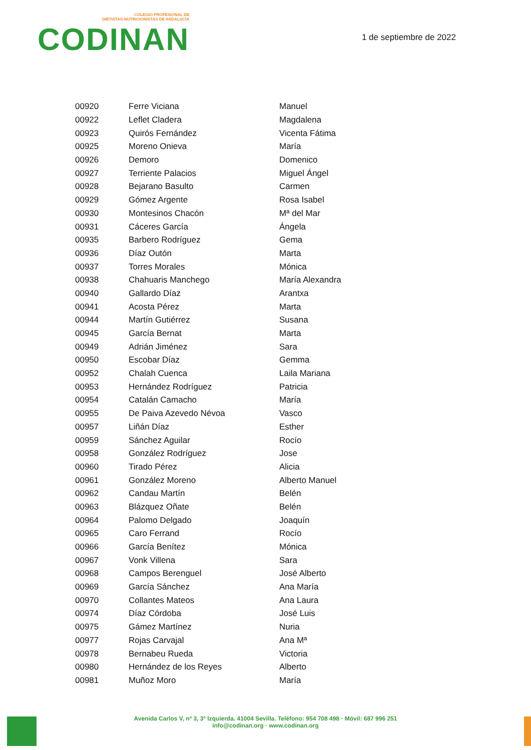COLEGIO PROFESIONAL DE
DIETISTAS-NUTRICIONISTAS DE ANDALUCÍA
CODINAN
1 de septiembre de 2022
| 00920 | Ferre Viciana | Manuel |
| 00922 | Leflet Cladera | Magdalena |
| 00923 | Quirós Fernández | Vicenta Fátima |
| 00925 | Moreno Onieva | María |
| 00926 | Demoro | Domenico |
| 00927 | Terriente Palacios | Miguel Ángel |
| 00928 | Bejarano Basulto | Carmen |
| 00929 | Gómez Argente | Rosa Isabel |
| 00930 | Montesinos Chacón | Mª del Mar |
| 00931 | Cáceres García | Ángela |
| 00935 | Barbero Rodríguez | Gema |
| 00936 | Díaz Outón | Marta |
| 00937 | Torres Morales | Mónica |
| 00938 | Chahuaris Manchego | María Alexandra |
| 00940 | Gallardo Díaz | Arantxa |
| 00941 | Acosta Pérez | Marta |
| 00944 | Martín Gutiérrez | Susana |
| 00945 | García Bernat | Marta |
| 00949 | Adrián Jiménez | Sara |
| 00950 | Escobar Díaz | Gemma |
| 00952 | Chalah Cuenca | Laila Mariana |
| 00953 | Hernández Rodríguez | Patricia |
| 00954 | Catalán Camacho | María |
| 00955 | De Paiva Azevedo Névoa | Vasco |
| 00957 | Liñán Díaz | Esther |
| 00959 | Sánchez Aguilar | Rocío |
| 00958 | González Rodríguez | Jose |
| 00960 | Tirado Pérez | Alicia |
| 00961 | González Moreno | Alberto Manuel |
| 00962 | Candau Martín | Belén |
| 00963 | Blázquez Oñate | Belén |
| 00964 | Palomo Delgado | Joaquín |
| 00965 | Caro Ferrand | Rocío |
| 00966 | García Benítez | Mónica |
| 00967 | Vonk Villena | Sara |
| 00968 | Campos Berenguel | José Alberto |
| 00969 | García Sánchez | Ana María |
| 00970 | Collantes Mateos | Ana Laura |
| 00974 | Díaz Córdoba | José Luis |
| 00975 | Gámez Martínez | Nuria |
| 00977 | Rojas Carvajal | Ana Mª |
| 00978 | Bernabeu Rueda | Victoria |
| 00980 | Hernández de los Reyes | Alberto |
| 00981 | Muñoz Moro | María |
Avenida Carlos V, nº 3, 3º Izquierda. 41004 Sevilla. Teléfono: 954 708 498 · Móvil: 687 996 251
info@codinan.org · www.codinan.org